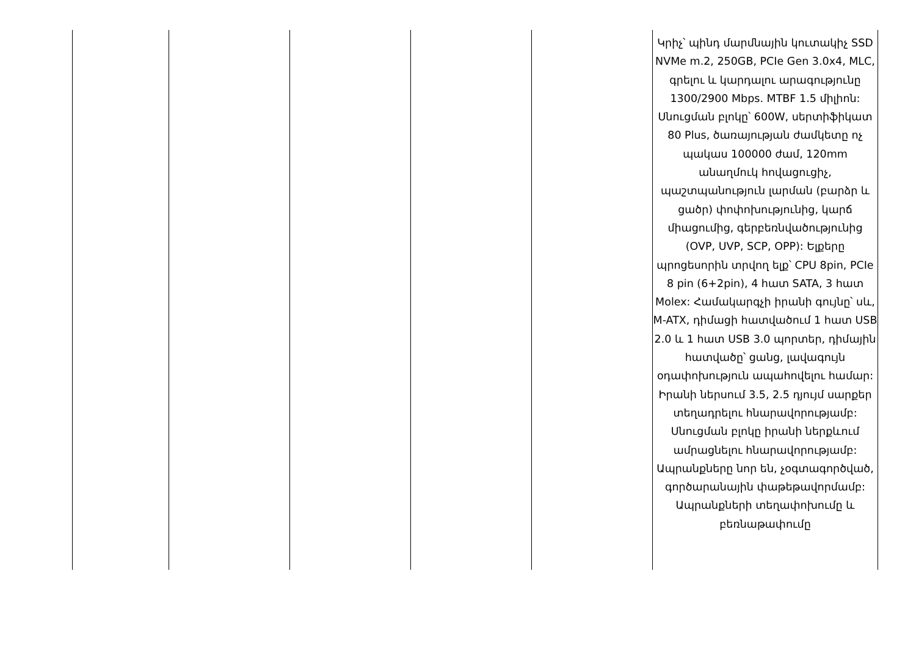| | | | | | Կրիչ՝ պինդ մարմնային կուտակիչ SSD NVMe m.2, 250GB, PCIe Gen 3.0x4, MLC, գրելու և կարդալու արագությունը 1300/2900 Mbps. MTBF 1.5 միլիոն: Սնուցման բլոկը՝ 600W, սերտիֆիկատ 80 Plus, ծառայության ժամկետը ոչ պակաս 100000 ժամ, 120mm անաղմուկ հովացուցիչ, պաշտպանություն լարման (բարձր և ցածր) փոփոխությունից, կարճ միացումից, գերբեռնվածությունից (OVP, UVP, SCP, OPP): Ելքերը պրոցեսորին տրվող ելք՝ CPU 8pin, PCIe 8 pin (6+2pin), 4 հատ SATA, 3 հատ Molex: Համակարգչի իրանի գույնը՝ սև, M-ATX, դիմացի հատվածում 1 հատ USB 2.0 և 1 հատ USB 3.0 պորտեր, դիմային հատվածը՝ ցանց, լավագույն օդափոխություն ապահովելու համար: Իրանի ներսում 3.5, 2.5 դյույմ սարքեր տեղադրելու հնարավորությամբ: Սնուցման բլոկը իրանի ներքևում ամրացնելու հնարավորությամբ: Ապրանքները նոր են, չօգտագործված, գործարանային փաթեթավորմամբ: Ապրանքների տեղափոխումը և բեռնաթափումը |